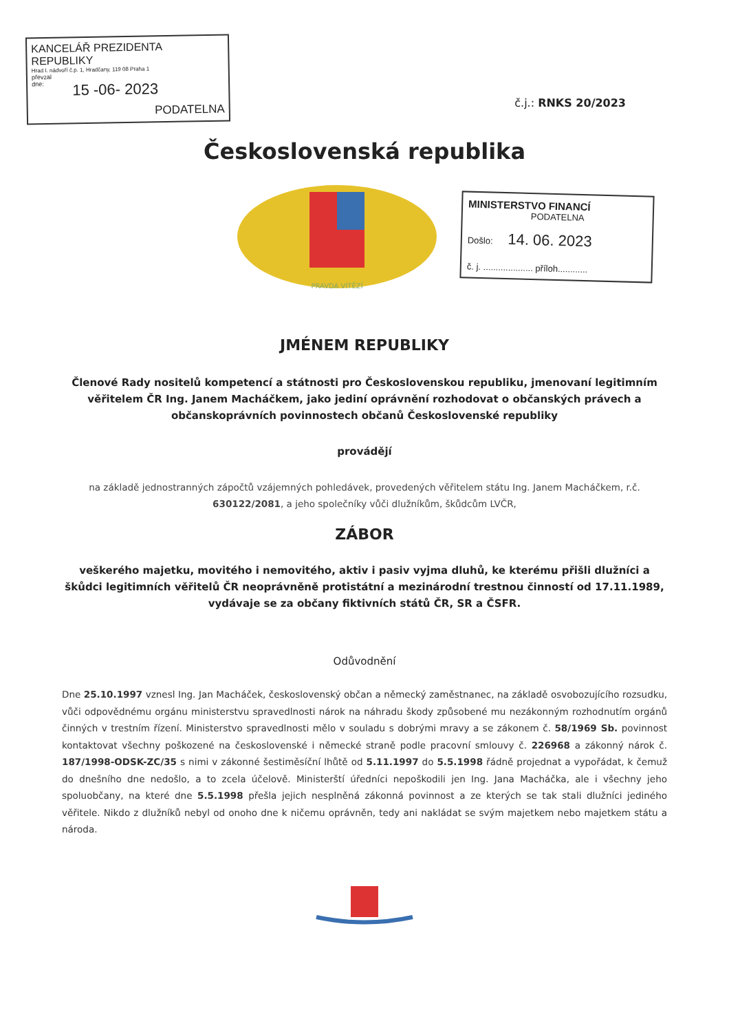KANCELÁŘ PREZIDENTA REPUBLIKY
Hrad I. nádvoří č.p. 1, Hradčany, 119 08 Praha 1
převzal
dne: 15 -06- 2023
PODATELNA
č.j.: RNKS 20/2023
Československá republika
PRAVDA VÍTĚZÍ
MINISTERSTVO FINANCÍ
PODATELNA
Došlo: 14. 06. 2023
č. j. .................... příloh............
JMÉNEM REPUBLIKY
Členové Rady nositelů kompetencí a státnosti pro Československou republiku, jmenovaní legitimním věřitelem ČR Ing. Janem Macháčkem, jako jediní oprávnění rozhodovat o občanských právech a občanskoprávních povinnostech občanů Československé republiky
provádějí
na základě jednostranných zápočtů vzájemných pohledávek, provedených věřitelem státu Ing. Janem Macháčkem, r.č. 630122/2081, a jeho společníky vůči dlužníkům, škůdcům LVČR,
ZÁBOR
veškerého majetku, movitého i nemovitého, aktiv i pasiv vyjma dluhů, ke kterému přišli dlužníci a škůdci legitimních věřitelů ČR neoprávněně protistátní a mezinárodní trestnou činností od 17.11.1989, vydávaje se za občany fiktivních států ČR, SR a ČSFR.
Odůvodnění
Dne 25.10.1997 vznesl Ing. Jan Macháček, československý občan a německý zaměstnanec, na základě osvobozujícího rozsudku, vůči odpovědnému orgánu ministerstvu spravedlnosti nárok na náhradu škody způsobené mu nezákonným rozhodnutím orgánů činných v trestním řízení. Ministerstvo spravedlnosti mělo v souladu s dobrými mravy a se zákonem č. 58/1969 Sb. povinnost kontaktovat všechny poškozené na československé i německé straně podle pracovní smlouvy č. 226968 a zákonný nárok č. 187/1998-ODSK-ZC/35 s nimi v zákonné šestiměsíční lhůtě od 5.11.1997 do 5.5.1998 řádně projednat a vypořádat, k čemuž do dnešního dne nedošlo, a to zcela účelově. Ministerští úředníci nepoškodili jen Ing. Jana Macháčka, ale i všechny jeho spoluobčany, na které dne 5.5.1998 přešla jejich nesplněná zákonná povinnost a ze kterých se tak stali dlužníci jediného věřitele. Nikdo z dlužníků nebyl od onoho dne k ničemu oprávněn, tedy ani nakládat se svým majetkem nebo majetkem státu a národa.